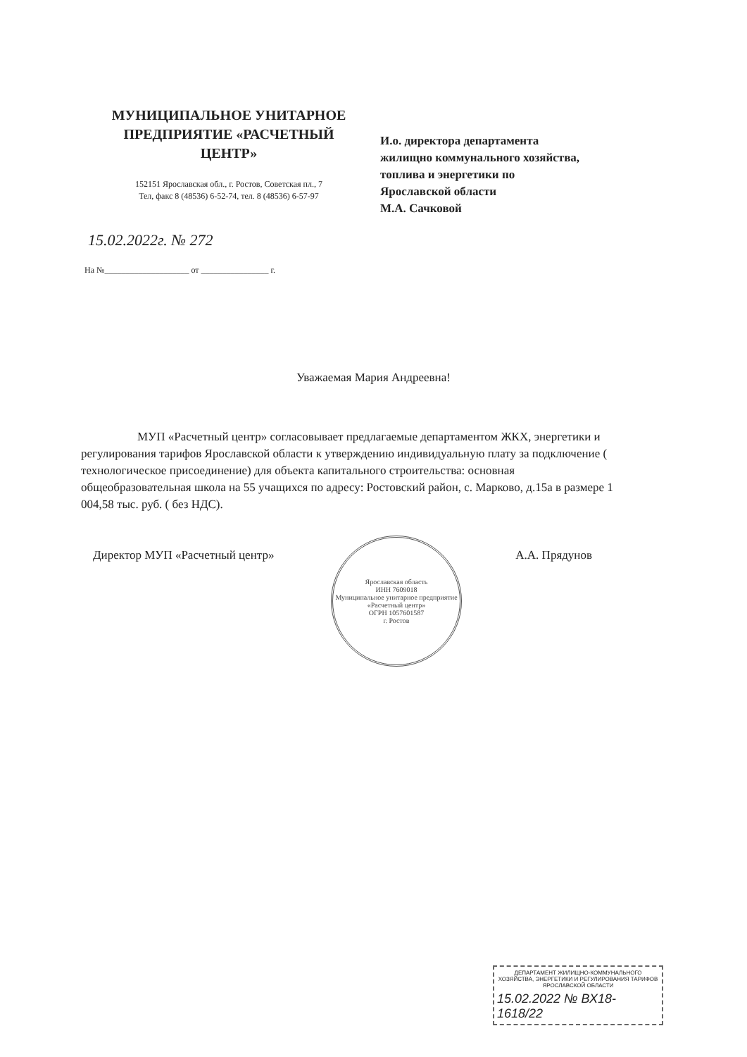МУНИЦИПАЛЬНОЕ УНИТАРНОЕ ПРЕДПРИЯТИЕ «РАСЧЕТНЫЙ ЦЕНТР»
152151 Ярославская обл., г. Ростов, Советская пл., 7
Тел, факс 8 (48536) 6-52-74, тел. 8 (48536) 6-57-97
И.о. директора департамента
жилищно коммунального хозяйства,
топлива и энергетики по
Ярославской области
М.А. Сачковой
15.02.2022г. № 272
На №____________________ от ________________ г.
Уважаемая Мария Андреевна!
МУП «Расчетный центр» согласовывает предлагаемые департаментом ЖКХ, энергетики и регулирования тарифов Ярославской области к утверждению индивидуальную плату за подключение ( технологическое присоединение) для объекта капитального строительства: основная общеобразовательная школа на 55 учащихся по адресу: Ростовский район, с. Марково, д.15а в размере 1 004,58 тыс. руб. ( без НДС).
Директор МУП «Расчетный центр» А.А. Прядунов
Ярославская область
ИНН 7609018
Муниципальное унитарное предприятие «Расчетный центр»
ОГРН 1057601587
г. Ростов
ДЕПАРТАМЕНТ ЖИЛИЩНО-КОММУНАЛЬНОГО ХОЗЯЙСТВА, ЭНЕРГЕТИКИ И РЕГУЛИРОВАНИЯ ТАРИФОВ ЯРОСЛАВСКОЙ ОБЛАСТИ
15.02.2022 № ВХ18-1618/22